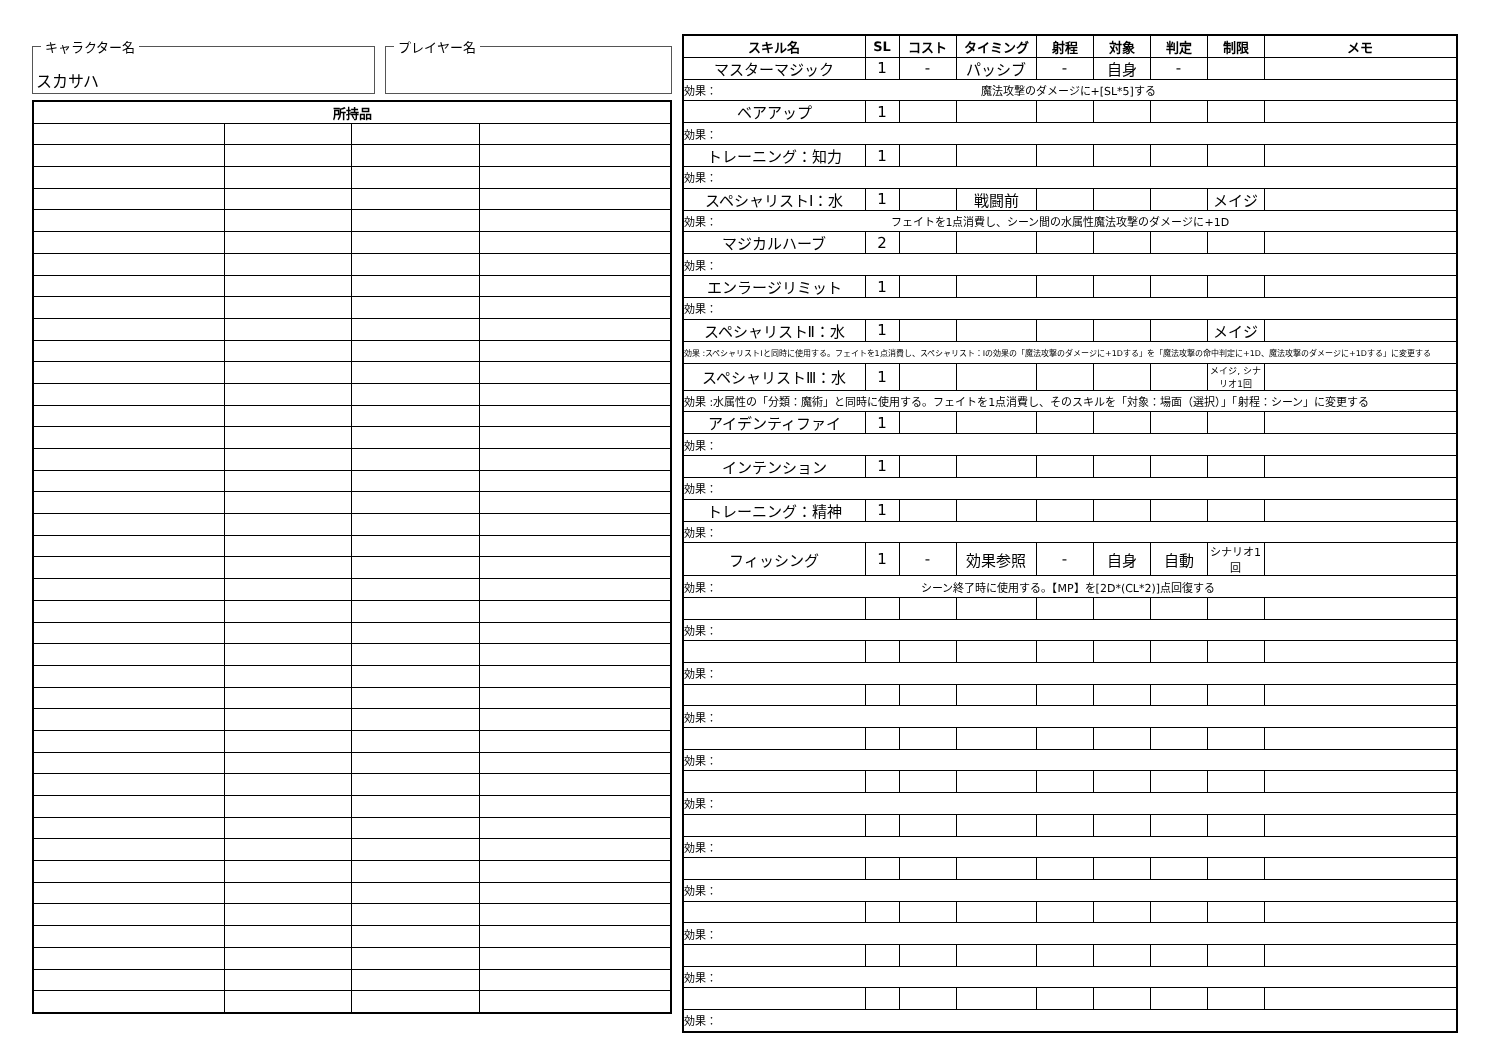キャラクター名
スカサハ
プレイヤー名
| 所持品 | | | |
| --- | --- | --- | --- |
| スキル名 | SL | コスト | タイミング | 射程 | 対象 | 判定 | 制限 | メモ |
| --- | --- | --- | --- | --- | --- | --- | --- | --- |
| マスターマジック | 1 | - | パッシブ | - | 自身 | - | | |
| 効果： 魔法攻撃のダメージに+[SL*5]する | | | | | | | | |
| ベアアップ | 1 | | | | | | | |
| 効果： | | | | | | | | |
| トレーニング：知力 | 1 | | | | | | | |
| 効果： | | | | | | | | |
| スペシャリストⅠ：水 | 1 | | 戦闘前 | | | | メイジ | |
| 効果： フェイトを1点消費し、シーン間の水属性魔法攻撃のダメージに+1D | | | | | | | | |
| マジカルハーブ | 2 | | | | | | | |
| 効果： | | | | | | | | |
| エンラージリミット | 1 | | | | | | | |
| 効果： | | | | | | | | |
| スペシャリストⅡ：水 | 1 | | | | | | メイジ | |
| 効果 :スペシャリストⅠと同時に使用する。フェイトを1点消費し、スペシャリスト：Ⅰの効果の「魔法攻撃のダメージに+1Dする」を「魔法攻撃の命中判定に+1D、魔法攻撃のダメージに+1Dする」に変更する | | | | | | | | |
| スペシャリストⅢ：水 | 1 | | | | | | メイジ, シナリオ1回 | |
| 効果 :水属性の「分類：魔術」と同時に使用する。フェイトを1点消費し、そのスキルを「対象：場面（選択）」「射程：シーン」に変更する | | | | | | | | |
| アイデンティファイ | 1 | | | | | | | |
| 効果： | | | | | | | | |
| インテンション | 1 | | | | | | | |
| 効果： | | | | | | | | |
| トレーニング：精神 | 1 | | | | | | | |
| 効果： | | | | | | | | |
| フィッシング | 1 | - | 効果参照 | - | 自身 | 自動 | シナリオ1回 | |
| 効果： シーン終了時に使用する。【MP】を[2D*(CL*2)]点回復する | | | | | | | | |
| 効果： | | | | | | | | |
| 効果： | | | | | | | | |
| 効果： | | | | | | | | |
| 効果： | | | | | | | | |
| 効果： | | | | | | | | |
| 効果： | | | | | | | | |
| 効果： | | | | | | | | |
| 効果： | | | | | | | | |
| 効果： | | | | | | | | |
| 効果： | | | | | | | | |